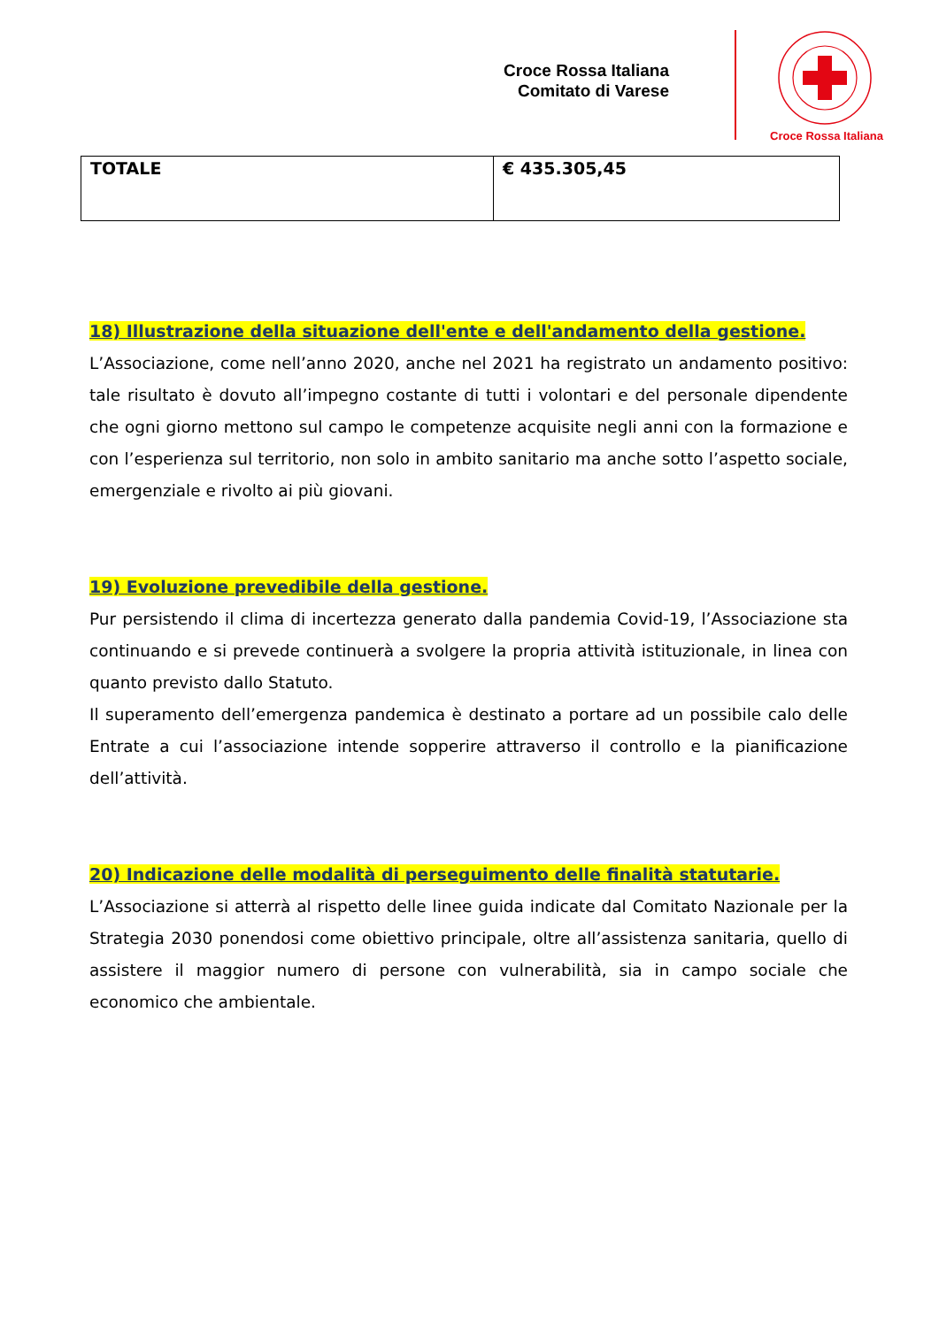Croce Rossa Italiana
Comitato di Varese
Croce Rossa Italiana
| TOTALE | € 435.305,45 |
18) Illustrazione della situazione dell'ente e dell'andamento della gestione.
L’Associazione, come nell’anno 2020, anche nel 2021 ha registrato un andamento positivo: tale risultato è dovuto all’impegno costante di tutti i volontari e del personale dipendente che ogni giorno mettono sul campo le competenze acquisite negli anni con la formazione e con l’esperienza sul territorio, non solo in ambito sanitario ma anche sotto l’aspetto sociale, emergenziale e rivolto ai più giovani.
19) Evoluzione prevedibile della gestione.
Pur persistendo il clima di incertezza generato dalla pandemia Covid-19, l’Associazione sta continuando e si prevede continuerà a svolgere la propria attività istituzionale, in linea con quanto previsto dallo Statuto.
Il superamento dell’emergenza pandemica è destinato a portare ad un possibile calo delle Entrate a cui l’associazione intende sopperire attraverso il controllo e la pianificazione dell’attività.
20) Indicazione delle modalità di perseguimento delle finalità statutarie.
L’Associazione si atterrà al rispetto delle linee guida indicate dal Comitato Nazionale per la Strategia 2030 ponendosi come obiettivo principale, oltre all’assistenza sanitaria, quello di assistere il maggior numero di persone con vulnerabilità, sia in campo sociale che economico che ambientale.